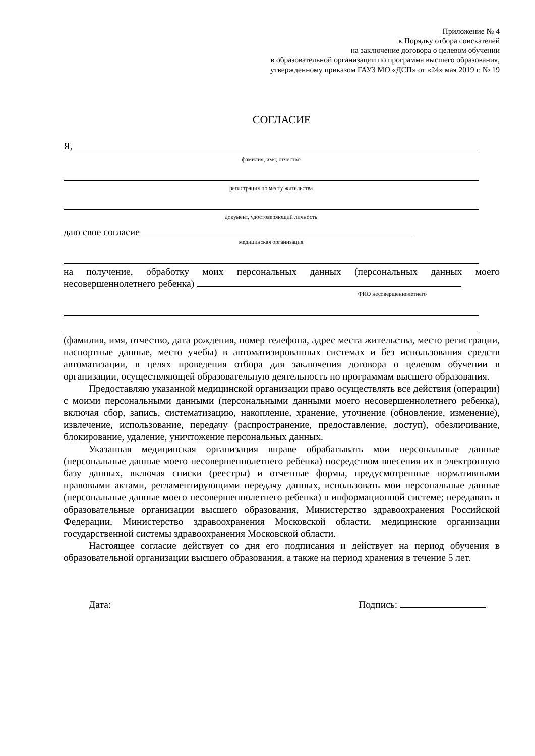Приложение № 4
к Порядку отбора соискателей
на заключение договора о целевом обучении
в образовательной организации по программа высшего образования,
утвержденному приказом ГАУЗ МО «ДСП» от «24» мая 2019 г. № 19
СОГЛАСИЕ
Я,
фамилия, имя, отчество
регистрация по месту жительства
документ, удостоверяющий личность
даю свое согласие
медицинская организация
на получение, обработку моих персональных данных (персональных данных моего несовершеннолетнего ребенка)
ФИО несовершеннолетнего
(фамилия, имя, отчество, дата рождения, номер телефона, адрес места жительства, место регистрации, паспортные данные, место учебы) в автоматизированных системах и без использования средств автоматизации, в целях проведения отбора для заключения договора о целевом обучении в организации, осуществляющей образовательную деятельность по программам высшего образования.
Предоставляю указанной медицинской организации право осуществлять все действия (операции) с моими персональными данными (персональными данными моего несовершеннолетнего ребенка), включая сбор, запись, систематизацию, накопление, хранение, уточнение (обновление, изменение), извлечение, использование, передачу (распространение, предоставление, доступ), обезличивание, блокирование, удаление, уничтожение персональных данных.
Указанная медицинская организация вправе обрабатывать мои персональные данные (персональные данные моего несовершеннолетнего ребенка) посредством внесения их в электронную базу данных, включая списки (реестры) и отчетные формы, предусмотренные нормативными правовыми актами, регламентирующими передачу данных, использовать мои персональные данные (персональные данные моего несовершеннолетнего ребенка) в информационной системе; передавать в образовательные организации высшего образования, Министерство здравоохранения Российской Федерации, Министерство здравоохранения Московской области, медицинские организации государственной системы здравоохранения Московской области.
Настоящее согласие действует со дня его подписания и действует на период обучения в образовательной организации высшего образования, а также на период хранения в течение 5 лет.
Дата: Подпись: